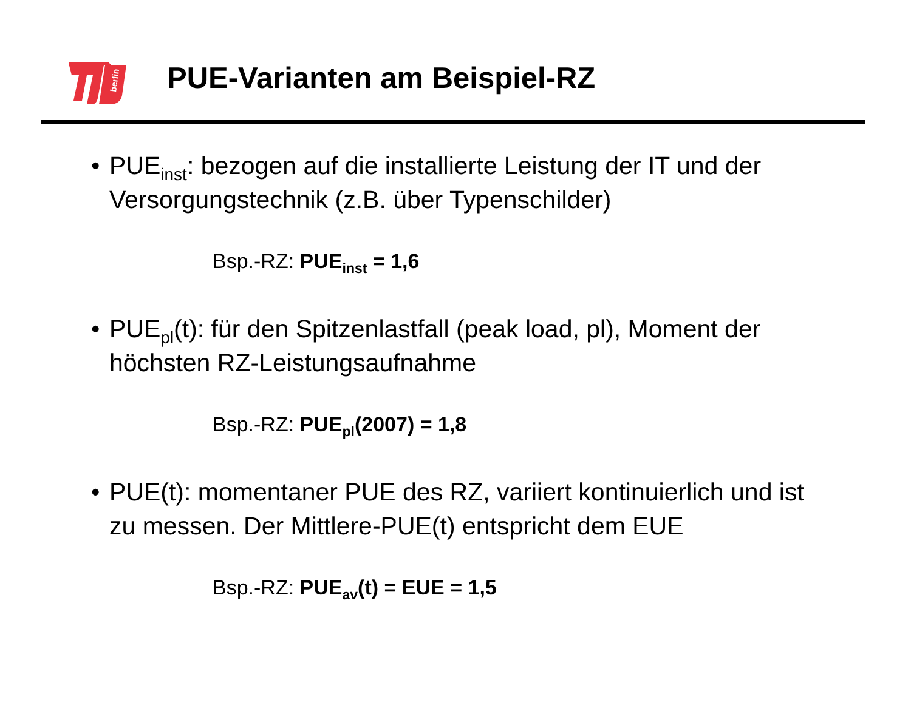berlin
PUE-Varianten am Beispiel-RZ
• PUE<sub>inst</sub>: bezogen auf die installierte Leistung der IT und der Versorgungstechnik (z.B. über Typenschilder)
Bsp.-RZ: PUE<sub>inst</sub> = 1,6
• PUE<sub>pl</sub>(t): für den Spitzenlastfall (peak load, pl), Moment der höchsten RZ-Leistungsaufnahme
Bsp.-RZ: PUE<sub>pl</sub>(2007) = 1,8
• PUE(t): momentaner PUE des RZ, variiert kontinuierlich und ist zu messen. Der Mittlere-PUE(t) entspricht dem EUE
Bsp.-RZ: PUE<sub>av</sub>(t) = EUE = 1,5